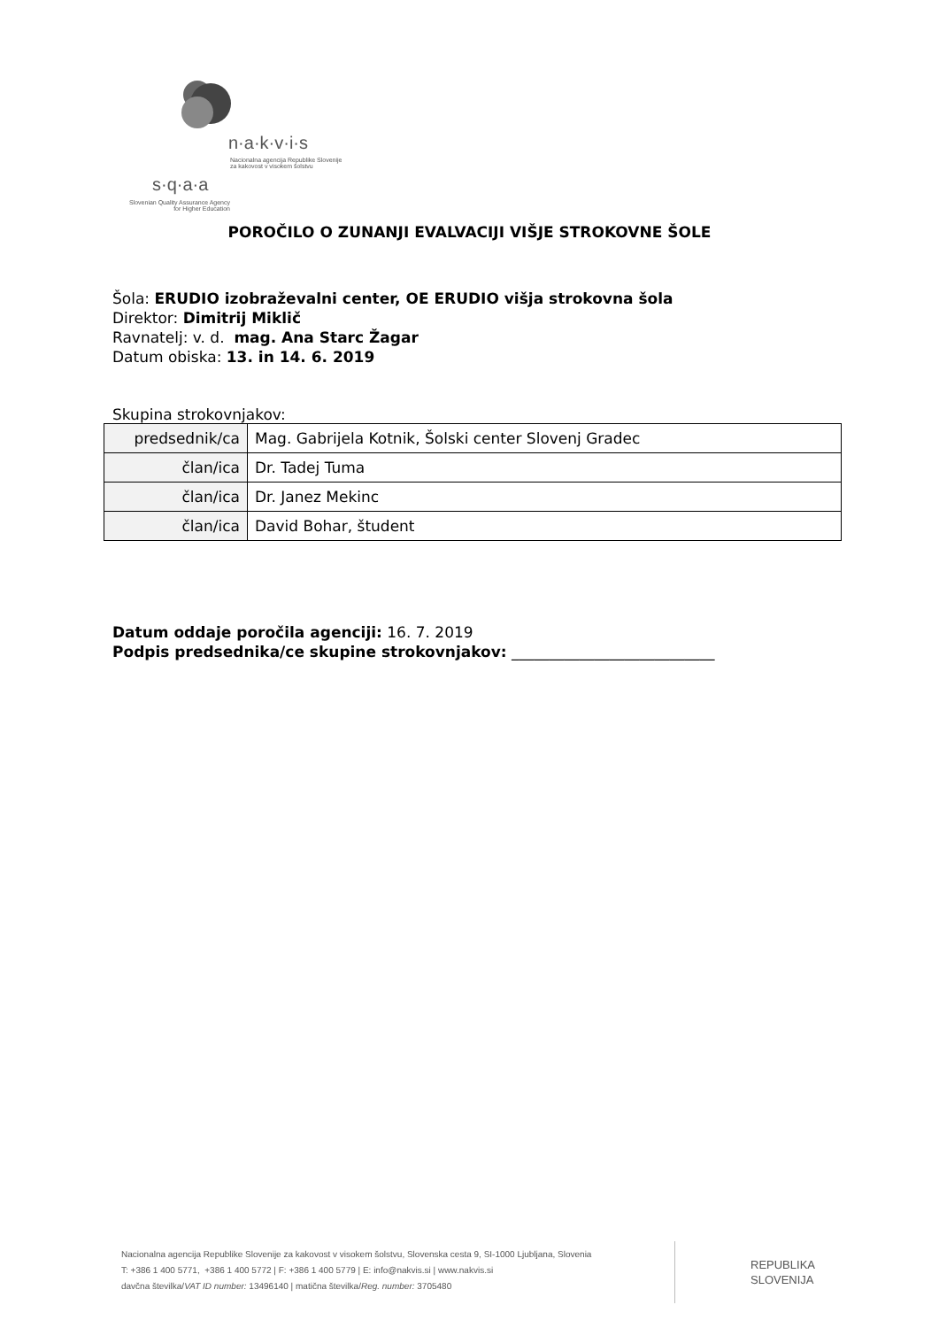n·a·k·v·i·s
Nacionalna agencija Republike Slovenije
za kakovost v visokem šolstvu
s·q·a·a
Slovenian Quality Assurance Agency
for Higher Education
POROČILO O ZUNANJI EVALVACIJI VIŠJE STROKOVNE ŠOLE
Šola: ERUDIO izobraževalni center, OE ERUDIO višja strokovna šola
Direktor: Dimitrij Miklič
Ravnatelj: v. d. mag. Ana Starc Žagar
Datum obiska: 13. in 14. 6. 2019
Skupina strokovnjakov:
| predsednik/ca | Mag. Gabrijela Kotnik, Šolski center Slovenj Gradec |
| član/ica | Dr. Tadej Tuma |
| član/ica | Dr. Janez Mekinc |
| član/ica | David Bohar, študent |
Datum oddaje poročila agenciji: 16. 7. 2019
Podpis predsednika/ce skupine strokovnjakov: ___________________________
Nacionalna agencija Republike Slovenije za kakovost v visokem šolstvu, Slovenska cesta 9, SI-1000 Ljubljana, Slovenia
T: +386 1 400 5771, +386 1 400 5772 | F: +386 1 400 5779 | E: info@nakvis.si | www.nakvis.si
davčna številka/VAT ID number: 13496140 | matična številka/Reg. number: 3705480
REPUBLIKA
SLOVENIJA